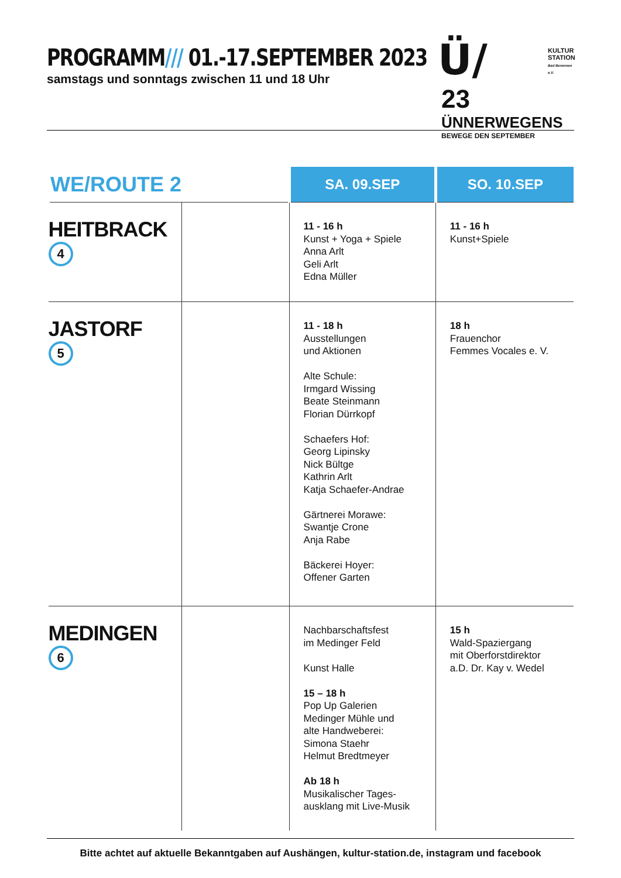PROGRAMM/// 01.-17.SEPTEMBER 2023
samstags und sonntags zwischen 11 und 18 Uhr
Ü/
23
ÜNNERWEGENS
BEWEGE DEN SEPTEMBER
KULTUR
STATION
Bad Bevensen e.V.
| WE/ROUTE 2 | | SA. 09.SEP | SO. 10.SEP |
| --- | --- | --- | --- |
| HEITBRACK 4 | | 11 - 16 h Kunst + Yoga + Spiele Anna Arlt Geli Arlt Edna Müller | 11 - 16 h Kunst+Spiele |
| JASTORF 5 | | 11 - 18 h Ausstellungen und Aktionen Alte Schule: Irmgard Wissing Beate Steinmann Florian Dürrkopf Schaefers Hof: Georg Lipinsky Nick Bültge Kathrin Arlt Katja Schaefer-Andrae Gärtnerei Morawe: Swantje Crone Anja Rabe Bäckerei Hoyer: Offener Garten | 18 h Frauenchor Femmes Vocales e. V. |
| MEDINGEN 6 | | Nachbarschaftsfest im Medinger Feld Kunst Halle 15 – 18 h Pop Up Galerien Medinger Mühle und alte Handweberei: Simona Staehr Helmut Bredtmeyer Ab 18 h Musikalischer Tages- ausklang mit Live-Musik | 15 h Wald-Spaziergang mit Oberforstdirektor a.D. Dr. Kay v. Wedel |
Bitte achtet auf aktuelle Bekanntgaben auf Aushängen, kultur-station.de, instagram und facebook